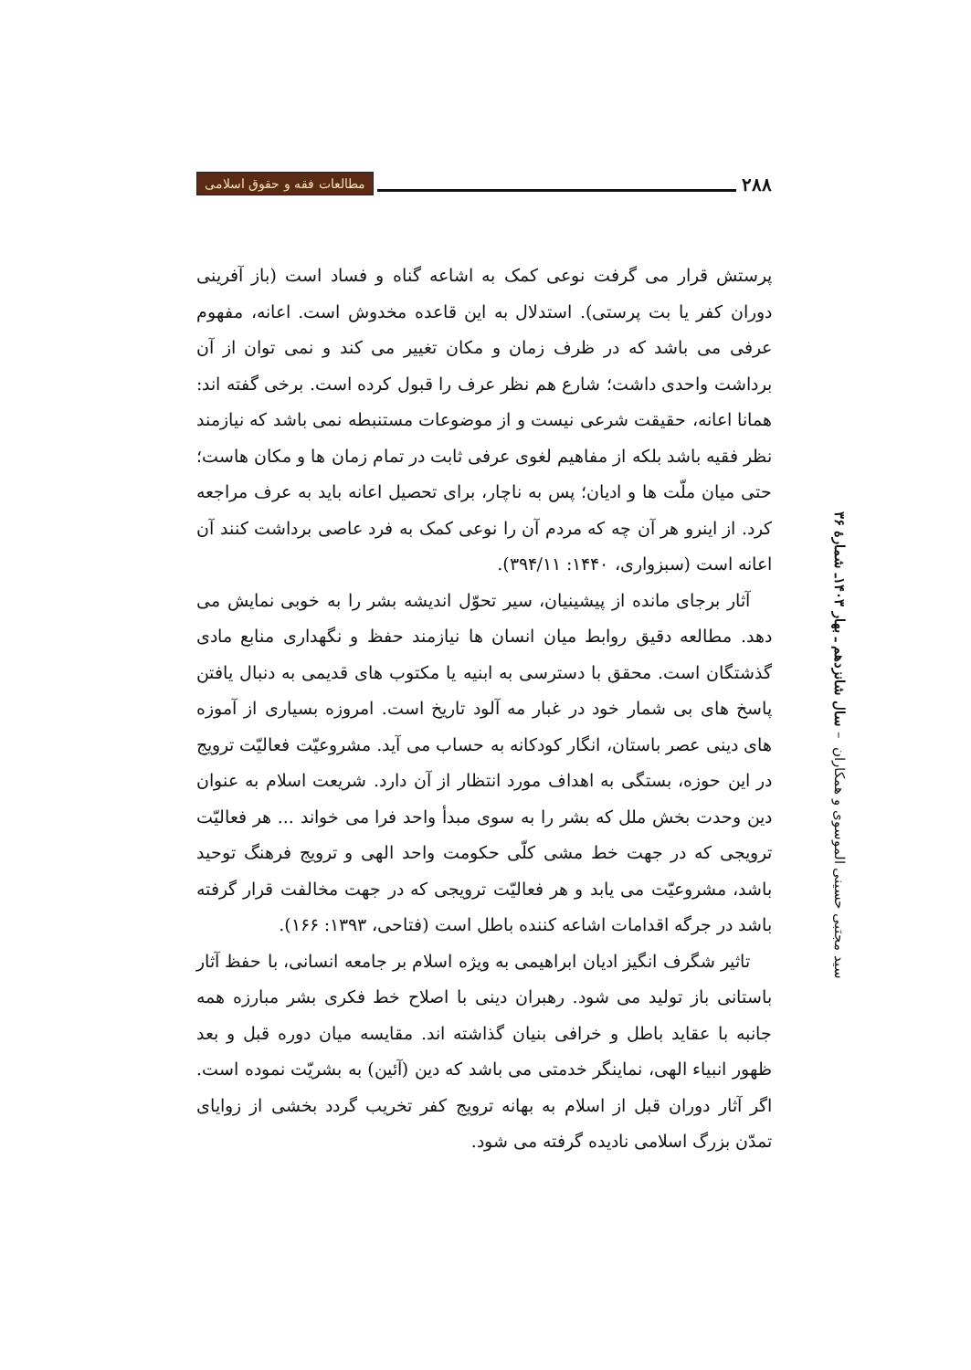۲۸۸
مطالعات فقه و حقوق اسلامی
سید مجتبی حسینی الموسوی و همکاران – سال شانزدهم ـ بهار ۱۴۰۳ـ شمارهٔ ۳۶
پرستش قرار می گرفت نوعی کمک به اشاعه گناه و فساد است (باز آفرینی دوران کفر یا بت پرستی). استدلال به این قاعده مخدوش است. اعانه، مفهوم عرفی می باشد که در ظرف زمان و مکان تغییر می کند و نمی توان از آن برداشت واحدی داشت؛ شارع هم نظر عرف را قبول کرده است. برخی گفته اند: همانا اعانه، حقیقت شرعی نیست و از موضوعات مستنبطه نمی باشد که نیازمند نظر فقیه باشد بلکه از مفاهیم لغوی عرفی ثابت در تمام زمان ها و مکان هاست؛ حتی میان ملّت ها و ادیان؛ پس به ناچار، برای تحصیل اعانه باید به عرف مراجعه کرد. از اینرو هر آن چه که مردم آن را نوعی کمک به فرد عاصی برداشت کنند آن اعانه است (سبزواری، ۱۴۴۰: ۳۹۴/۱۱).
آثار برجای مانده از پیشینیان، سیر تحوّل اندیشه بشر را به خوبی نمایش می دهد. مطالعه دقیق روابط میان انسان ها نیازمند حفظ و نگهداری منابع مادی گذشتگان است. محقق با دسترسی به ابنیه یا مکتوب های قدیمی به دنبال یافتن پاسخ های بی شمار خود در غبار مه آلود تاریخ است. امروزه بسیاری از آموزه های دینی عصر باستان، انگار کودکانه به حساب می آید. مشروعیّت فعالیّت ترویج در این حوزه، بستگی به اهداف مورد انتظار از آن دارد. شریعت اسلام به عنوان دین وحدت بخش ملل که بشر را به سوی مبدأ واحد فرا می خواند ... هر فعالیّت ترویجی که در جهت خط مشی کلّی حکومت واحد الهی و ترویج فرهنگ توحید باشد، مشروعیّت می یابد و هر فعالیّت ترویجی که در جهت مخالفت قرار گرفته باشد در جرگه اقدامات اشاعه کننده باطل است (فتاحی، ۱۳۹۳: ۱۶۶).
تاثیر شگرف انگیز ادیان ابراهیمی به ویژه اسلام بر جامعه انسانی، با حفظ آثار باستانی باز تولید می شود. رهبران دینی با اصلاح خط فکری بشر مبارزه همه جانبه با عقاید باطل و خرافی بنیان گذاشته اند. مقایسه میان دوره قبل و بعد ظهور انبیاء الهی، نماینگر خدمتی می باشد که دین (آئین) به بشریّت نموده است. اگر آثار دوران قبل از اسلام به بهانه ترویج کفر تخریب گردد بخشی از زوایای تمدّن بزرگ اسلامی نادیده گرفته می شود.